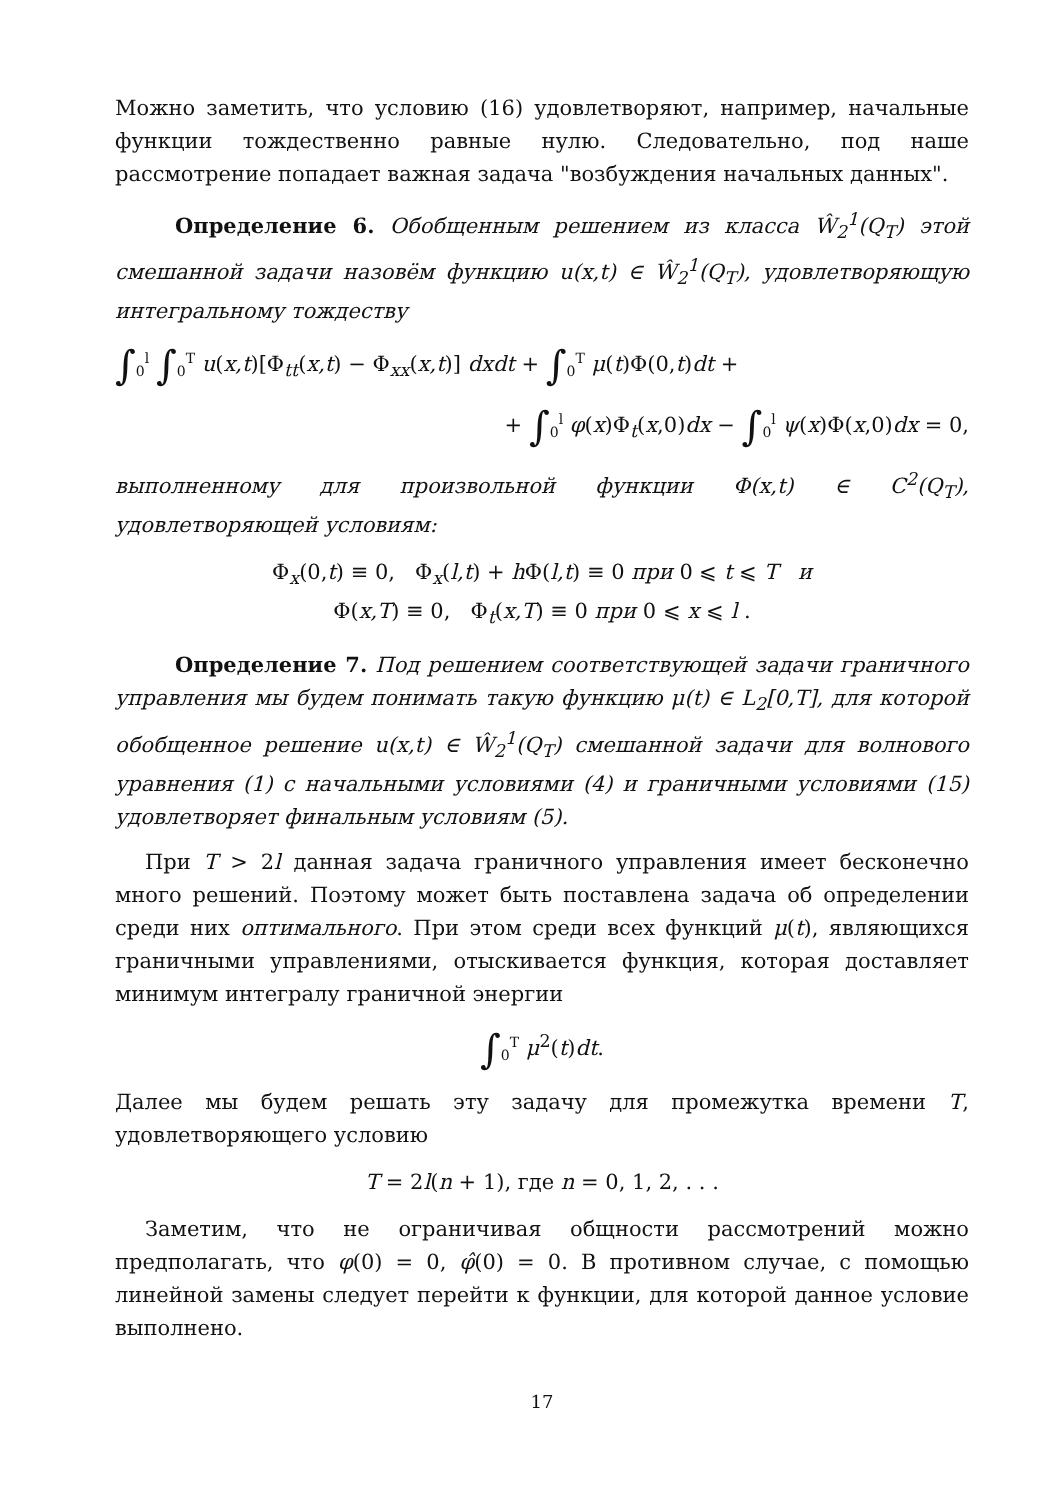Можно заметить, что условию (16) удовлетворяют, например, начальные функции тождественно равные нулю. Следовательно, под наше рассмотрение попадает важная задача "возбуждения начальных данных".
Определение 6. Обобщенным решением из класса Ŵ<sub>2</sub><sup>1</sup>(Q<sub>T</sub>) этой смешанной задачи назовём функцию u(x,t) ∈ Ŵ<sub>2</sub><sup>1</sup>(Q<sub>T</sub>), удовлетворяющую интегральному тождеству
∫<sub>0</sub><sup>l</sup> ∫<sub>0</sub><sup>T</sup> u(x,t)[Φ<sub>tt</sub>(x,t) − Φ<sub>xx</sub>(x,t)] dxdt + ∫<sub>0</sub><sup>T</sup> μ(t)Φ(0,t)dt +
+ ∫<sub>0</sub><sup>l</sup> φ(x)Φ<sub>t</sub>(x,0)dx − ∫<sub>0</sub><sup>l</sup> ψ(x)Φ(x,0)dx = 0,
выполненному для произвольной функции Φ(x,t) ∈ C<sup>2</sup>(Q<sub>T</sub>), удовлетворяющей условиям:
Φ<sub>x</sub>(0,t) ≡ 0, Φ<sub>x</sub>(l,t) + h Φ(l,t) ≡ 0 при 0 ⩽ t ⩽ T и
Φ(x,T) ≡ 0, Φ<sub>t</sub>(x,T) ≡ 0 при 0 ⩽ x ⩽ l .
Определение 7. Под решением соответствующей задачи граничного управления мы будем понимать такую функцию μ(t) ∈ L<sub>2</sub>[0,T], для которой обобщенное решение u(x,t) ∈ Ŵ<sub>2</sub><sup>1</sup>(Q<sub>T</sub>) смешанной задачи для волнового уравнения (1) с начальными условиями (4) и граничными условиями (15) удовлетворяет финальным условиям (5).
При T > 2l данная задача граничного управления имеет бесконечно много решений. Поэтому может быть поставлена задача об определении среди них оптимального. При этом среди всех функций μ(t), являющихся граничными управлениями, отыскивается функция, которая доставляет минимум интегралу граничной энергии
∫<sub>0</sub><sup>T</sup> μ<sup>2</sup>(t)dt.
Далее мы будем решать эту задачу для промежутка времени T, удовлетворяющего условию
T = 2l(n + 1), где n = 0, 1, 2, . . .
Заметим, что не ограничивая общности рассмотрений можно предполагать, что φ(0) = 0, φ̂(0) = 0. В противном случае, с помощью линейной замены следует перейти к функции, для которой данное условие выполнено.
17